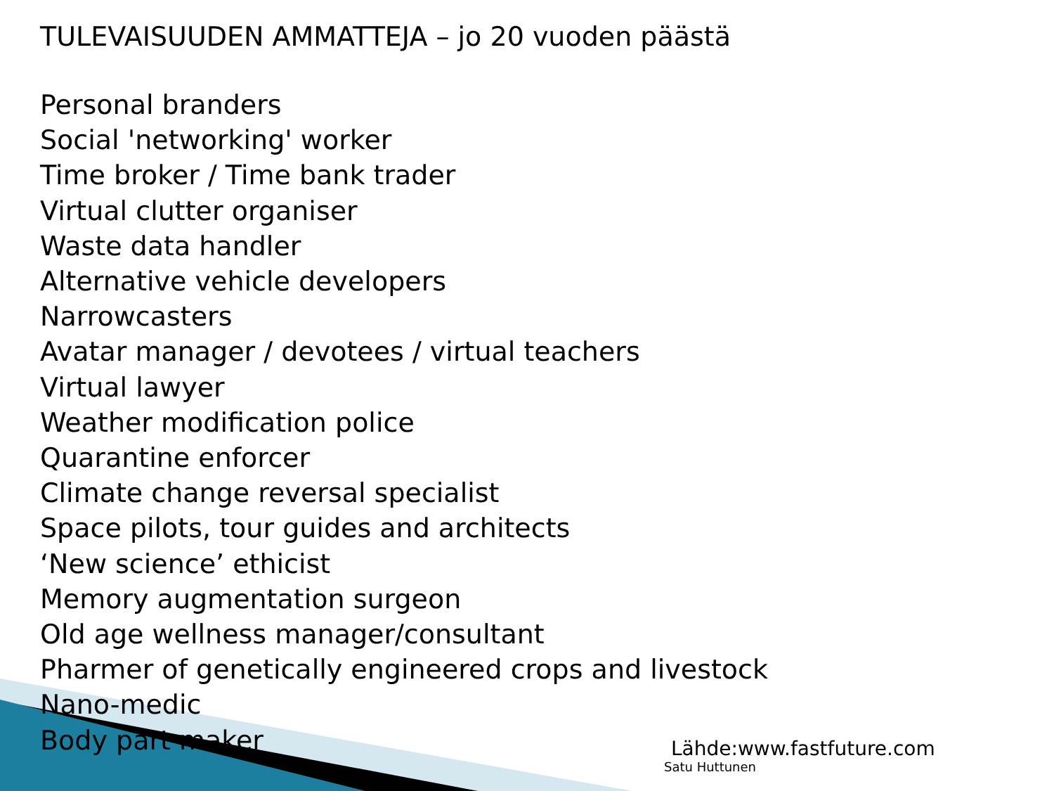TULEVAISUUDEN AMMATTEJA – jo 20 vuoden päästä
Personal branders
Social 'networking' worker
Time broker / Time bank trader
Virtual clutter organiser
Waste data handler
Alternative vehicle developers
Narrowcasters
Avatar manager / devotees / virtual teachers
Virtual lawyer
Weather modification police
Quarantine enforcer
Climate change reversal specialist
Space pilots, tour guides and architects
‘New science’ ethicist
Memory augmentation surgeon
Old age wellness manager/consultant
Pharmer of genetically engineered crops and livestock
Nano-medic
Body part maker
Lähde:www.fastfuture.com
Satu Huttunen